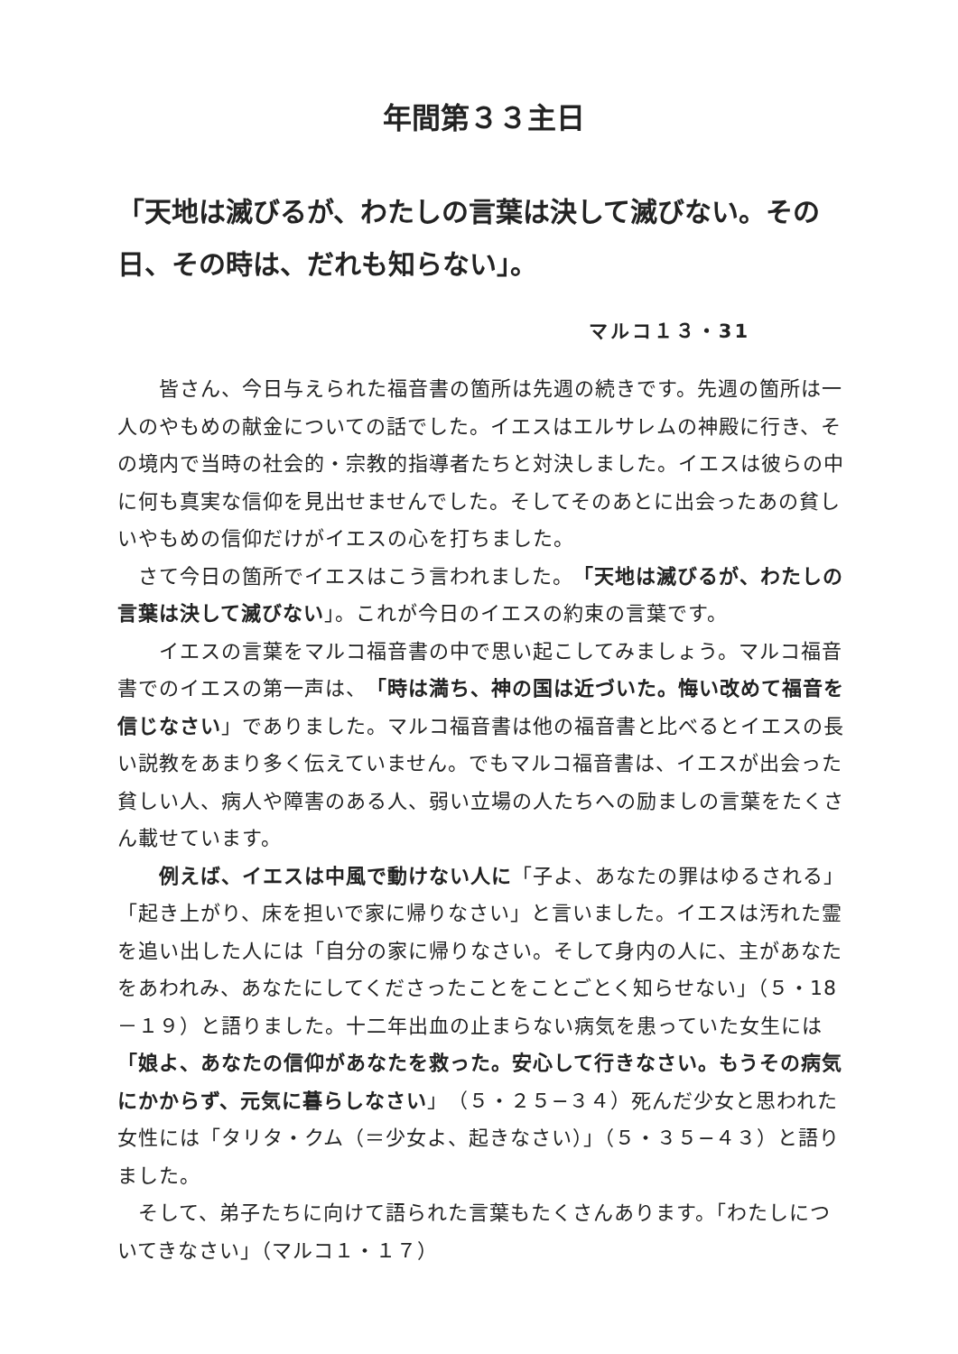年間第３３主日
「天地は滅びるが、わたしの言葉は決して滅びない。その日、その時は、だれも知らない」。
マルコ１３・31
　　皆さん、今日与えられた福音書の箇所は先週の続きです。先週の箇所は一人のやもめの献金についての話でした。イエスはエルサレムの神殿に行き、その境内で当時の社会的・宗教的指導者たちと対決しました。イエスは彼らの中に何も真実な信仰を見出せませんでした。そしてそのあとに出会ったあの貧しいやもめの信仰だけがイエスの心を打ちました。
　さて今日の箇所でイエスはこう言われました。「天地は滅びるが、わたしの言葉は決して滅びない」。これが今日のイエスの約束の言葉です。
　　イエスの言葉をマルコ福音書の中で思い起こしてみましょう。マルコ福音書でのイエスの第一声は、「時は満ち、神の国は近づいた。悔い改めて福音を信じなさい」でありました。マルコ福音書は他の福音書と比べるとイエスの長い説教をあまり多く伝えていません。でもマルコ福音書は、イエスが出会った貧しい人、病人や障害のある人、弱い立場の人たちへの励ましの言葉をたくさん載せています。
　　例えば、イエスは中風で動けない人に「子よ、あなたの罪はゆるされる」「起き上がり、床を担いで家に帰りなさい」と言いました。イエスは汚れた霊を追い出した人には「自分の家に帰りなさい。そして身内の人に、主があなたをあわれみ、あなたにしてくださったことをことごとく知らせない」（５・18－１９）と語りました。十二年出血の止まらない病気を患っていた女生には「娘よ、あなたの信仰があなたを救った。安心して行きなさい。もうその病気にかからず、元気に暮らしなさい」（５・２５−３４）死んだ少女と思われた女性には「タリタ・クム（＝少女よ、起きなさい）」（５・３５−４３）と語りました。
　そして、弟子たちに向けて語られた言葉もたくさんあります。「わたしについてきなさい」（マルコ１・１７）